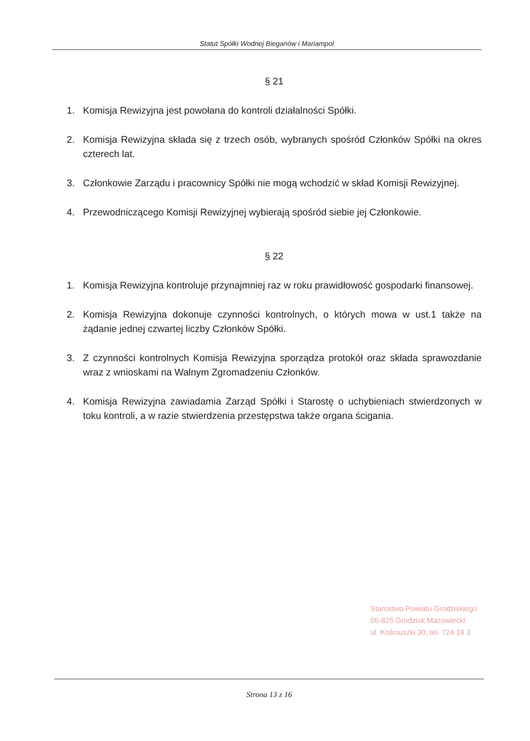Statut Spółki Wodnej Bieganów i Mariampol
§ 21
1. Komisja Rewizyjna jest powołana do kontroli działalności Spółki.
2. Komisja Rewizyjna składa się z trzech osób, wybranych spośród Członków Spółki na okres czterech lat.
3. Członkowie Zarządu i pracownicy Spółki nie mogą wchodzić w skład Komisji Rewizyjnej.
4. Przewodniczącego Komisji Rewizyjnej wybierają spośród siebie jej Członkowie.
§ 22
1. Komisja Rewizyjna kontroluje przynajmniej raz w roku prawidłowość gospodarki finansowej.
2. Komisja Rewizyjna dokonuje czynności kontrolnych, o których mowa w ust.1 także na żądanie jednej czwartej liczby Członków Spółki.
3. Z czynności kontrolnych Komisja Rewizyjna sporządza protokół oraz składa sprawozdanie wraz z wnioskami na Walnym Zgromadzeniu Członków.
4. Komisja Rewizyjna zawiadamia Zarząd Spółki i Starostę o uchybieniach stwierdzonych w toku kontroli, a w razie stwierdzenia przestępstwa także organa ścigania.
Starostwo Powiatu Grodziskiego
05-825 Grodzisk Mazowiecki
ul. Kościuszki 30, tel. 724 18 3
Strona 13 z 16